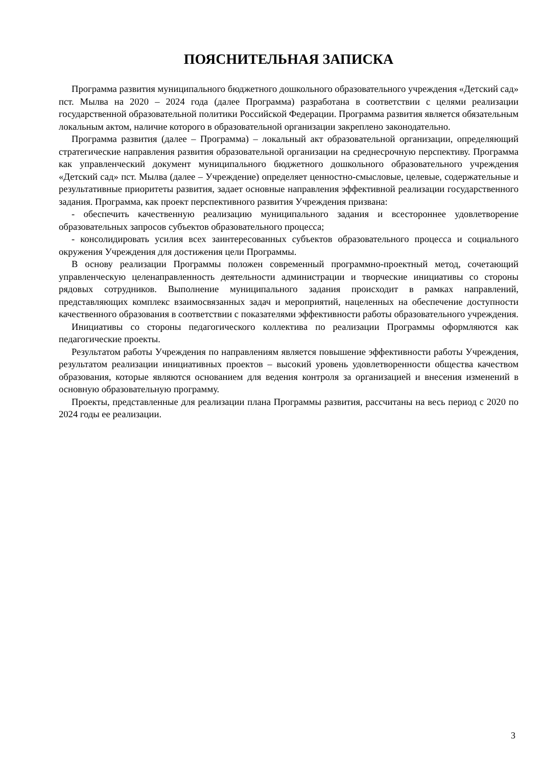ПОЯСНИТЕЛЬНАЯ ЗАПИСКА
Программа развития муниципального бюджетного дошкольного образовательного учреждения «Детский сад» пст. Мылва на 2020 – 2024 года (далее Программа) разработана в соответствии с целями реализации государственной образовательной политики Российской Федерации. Программа развития является обязательным локальным актом, наличие которого в образовательной организации закреплено законодательно.
Программа развития (далее – Программа) – локальный акт образовательной организации, определяющий стратегические направления развития образовательной организации на среднесрочную перспективу. Программа как управленческий документ муниципального бюджетного дошкольного образовательного учреждения «Детский сад» пст. Мылва (далее – Учреждение) определяет ценностно-смысловые, целевые, содержательные и результативные приоритеты развития, задает основные направления эффективной реализации государственного задания. Программа, как проект перспективного развития Учреждения призвана:
- обеспечить качественную реализацию муниципального задания и всестороннее удовлетворение образовательных запросов субъектов образовательного процесса;
- консолидировать усилия всех заинтересованных субъектов образовательного процесса и социального окружения Учреждения для достижения цели Программы.
В основу реализации Программы положен современный программно-проектный метод, сочетающий управленческую целенаправленность деятельности администрации и творческие инициативы со стороны рядовых сотрудников. Выполнение муниципального задания происходит в рамках направлений, представляющих комплекс взаимосвязанных задач и мероприятий, нацеленных на обеспечение доступности качественного образования в соответствии с показателями эффективности работы образовательного учреждения.
Инициативы со стороны педагогического коллектива по реализации Программы оформляются как педагогические проекты.
Результатом работы Учреждения по направлениям является повышение эффективности работы Учреждения, результатом реализации инициативных проектов – высокий уровень удовлетворенности общества качеством образования, которые являются основанием для ведения контроля за организацией и внесения изменений в основную образовательную программу.
Проекты, представленные для реализации плана Программы развития, рассчитаны на весь период с 2020 по 2024 годы ее реализации.
3